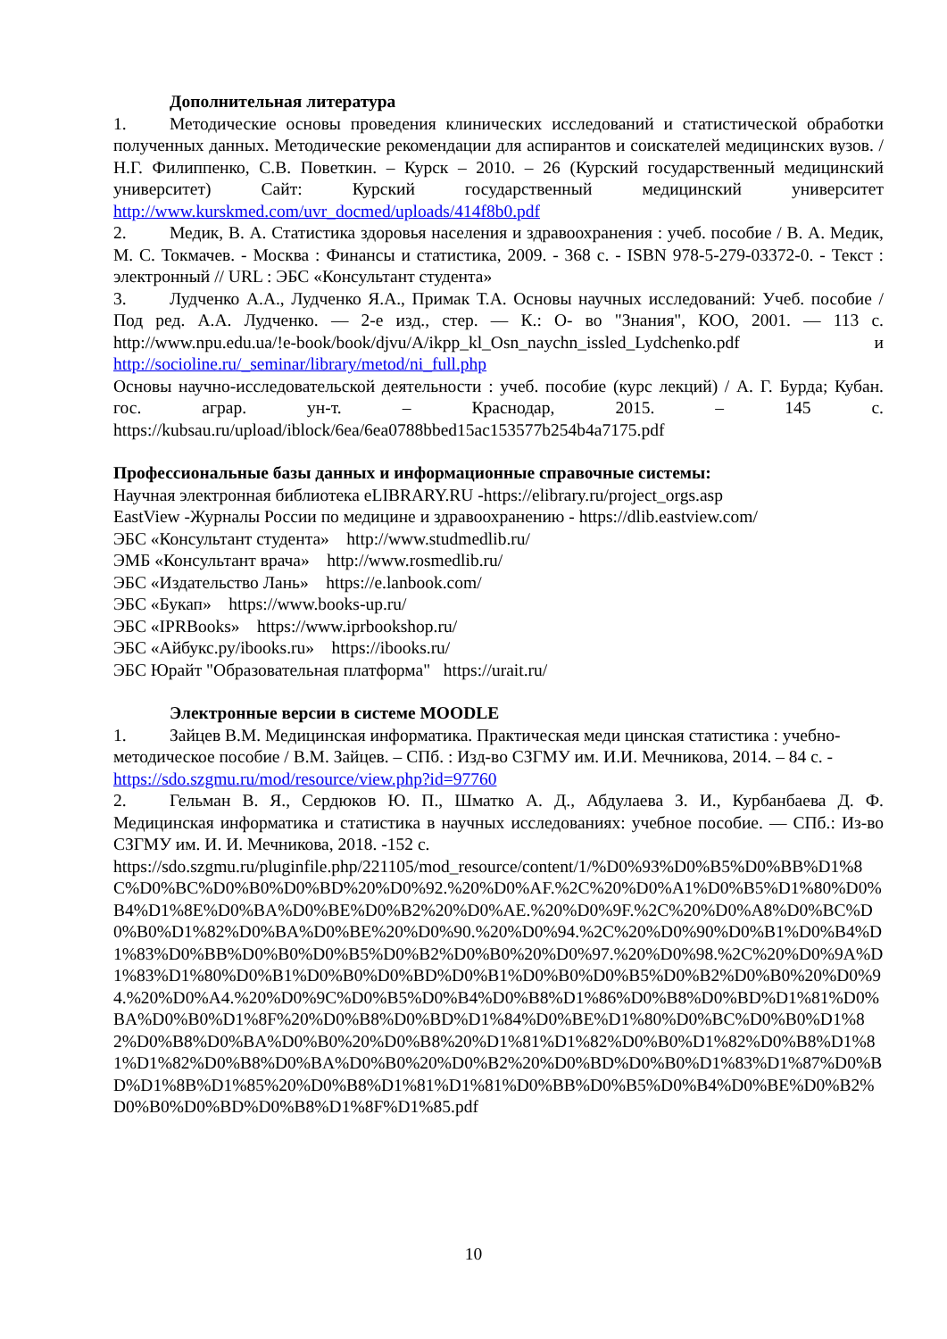Дополнительная литература
1. Методические основы проведения клинических исследований и статистической обработки полученных данных. Методические рекомендации для аспирантов и соискателей медицинских вузов. /Н.Г. Филиппенко, С.В. Поветкин. – Курск – 2010. – 26 (Курский государственный медицинский университет) Сайт: Курский государственный медицинский университет http://www.kurskmed.com/uvr_docmed/uploads/414f8b0.pdf
2. Медик, В. А. Статистика здоровья населения и здравоохранения : учеб. пособие / В. А. Медик, М. С. Токмачев. - Москва : Финансы и статистика, 2009. - 368 с. - ISBN 978-5-279-03372-0. - Текст : электронный // URL : ЭБС «Консультант студента»
3. Лудченко А.А., Лудченко Я.А., Примак Т.А. Основы научных исследований: Учеб. пособие / Под ред. А.А. Лудченко. — 2-е изд., стер. — К.: О- во "Знания", КОО, 2001. — 113 с. http://www.npu.edu.ua/!e-book/book/djvu/A/ikpp_kl_Osn_naychn_issled_Lydchenko.pdf и http://socioline.ru/_seminar/library/metod/ni_full.php
Основы научно-исследовательской деятельности : учеб. пособие (курс лекций) / А. Г. Бурда; Кубан. гос. аграр. ун-т. – Краснодар, 2015. – 145 с. https://kubsau.ru/upload/iblock/6ea/6ea0788bbed15ac153577b254b4a7175.pdf
Профессиональные базы данных и информационные справочные системы:
Научная электронная библиотека eLIBRARY.RU -https://elibrary.ru/project_orgs.asp
EastView -Журналы России по медицине и здравоохранению - https://dlib.eastview.com/
ЭБС «Консультант студента» http://www.studmedlib.ru/
ЭМБ «Консультант врача» http://www.rosmedlib.ru/
ЭБС «Издательство Лань» https://e.lanbook.com/
ЭБС «Букап» https://www.books-up.ru/
ЭБС «IPRBooks» https://www.iprbookshop.ru/
ЭБС «Айбукс.ру/ibooks.ru» https://ibooks.ru/
ЭБС Юрайт "Образовательная платформа" https://urait.ru/
Электронные версии в системе MOODLE
1. Зайцев В.М. Медицинская информатика. Практическая меди цинская статистика : учебно-методическое пособие / В.М. Зайцев. – СПб. : Изд-во СЗГМУ им. И.И. Мечникова, 2014. – 84 с. - https://sdo.szgmu.ru/mod/resource/view.php?id=97760
2. Гельман В. Я., Сердюков Ю. П., Шматко А. Д., Абдулаева З. И., Курбанбаева Д. Ф. Медицинская информатика и статистика в научных исследованиях: учебное пособие. — СПб.: Из-во СЗГМУ им. И. И. Мечникова, 2018. -152 с.
https://sdo.szgmu.ru/pluginfile.php/221105/mod_resource/content/1/%D0%93%D0%B5%D0%BB%D1%8C%D0%BC%D0%B0%D0%BD%20%D0%92.%20%D0%AF.%2C%20%D0%A1%D0%B5%D1%80%D0%B4%D1%8E%D0%BA%D0%BE%D0%B2%20%D0%AE.%20%D0%9F.%2C%20%D0%A8%D0%BC%D0%B0%D1%82%D0%BA%D0%BE%20%D0%90.%20%D0%94.%2C%20%D0%90%D0%B1%D0%B4%D1%83%D0%BB%D0%B0%D0%B5%D0%B2%D0%B0%20%D0%97.%20%D0%98.%2C%20%D0%9A%D1%83%D1%80%D0%B1%D0%B0%D0%BD%D0%B1%D0%B0%D0%B5%D0%B2%D0%B0%20%D0%94.%20%D0%A4.%20%D0%9C%D0%B5%D0%B4%D0%B8%D1%86%D0%B8%D0%BD%D1%81%D0%BA%D0%B0%D1%8F%20%D0%B8%D0%BD%D1%84%D0%BE%D1%80%D0%BC%D0%B0%D1%82%D0%B8%D0%BA%D0%B0%20%D0%B8%20%D1%81%D1%82%D0%B0%D1%82%D0%B8%D1%81%D1%82%D0%B8%D0%BA%D0%B0%20%D0%B2%20%D0%BD%D0%B0%D1%83%D1%87%D0%BD%D1%8B%D1%85%20%D0%B8%D1%81%D1%81%D0%BB%D0%B5%D0%B4%D0%BE%D0%B2%D0%B0%D0%BD%D0%B8%D1%8F%D1%85.pdf
10